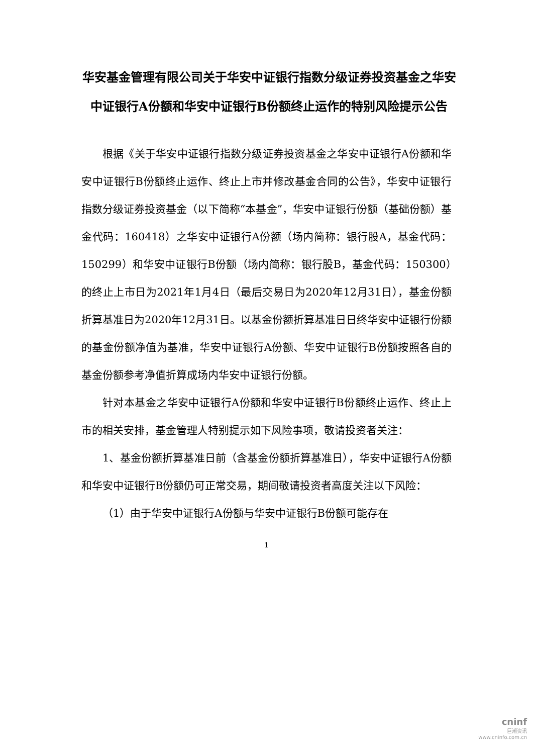华安基金管理有限公司关于华安中证银行指数分级证券投资基金之华安中证银行A份额和华安中证银行B份额终止运作的特别风险提示公告
根据《关于华安中证银行指数分级证券投资基金之华安中证银行A份额和华安中证银行B份额终止运作、终止上市并修改基金合同的公告》，华安中证银行指数分级证券投资基金（以下简称“本基金”，华安中证银行份额（基础份额）基金代码：160418）之华安中证银行A份额（场内简称：银行股A，基金代码：150299）和华安中证银行B份额（场内简称：银行股B，基金代码：150300）的终止上市日为2021年1月4日（最后交易日为2020年12月31日），基金份额折算基准日为2020年12月31日。以基金份额折算基准日日终华安中证银行份额的基金份额净值为基准，华安中证银行A份额、华安中证银行B份额按照各自的基金份额参考净值折算成场内华安中证银行份额。
针对本基金之华安中证银行A份额和华安中证银行B份额终止运作、终止上市的相关安排，基金管理人特别提示如下风险事项，敬请投资者关注：
1、基金份额折算基准日前（含基金份额折算基准日），华安中证银行A份额和华安中证银行B份额仍可正常交易，期间敬请投资者高度关注以下风险：
（1）由于华安中证银行A份额与华安中证银行B份额可能存在
1
cninf
巨潮资讯
www.cninfo.com.cn